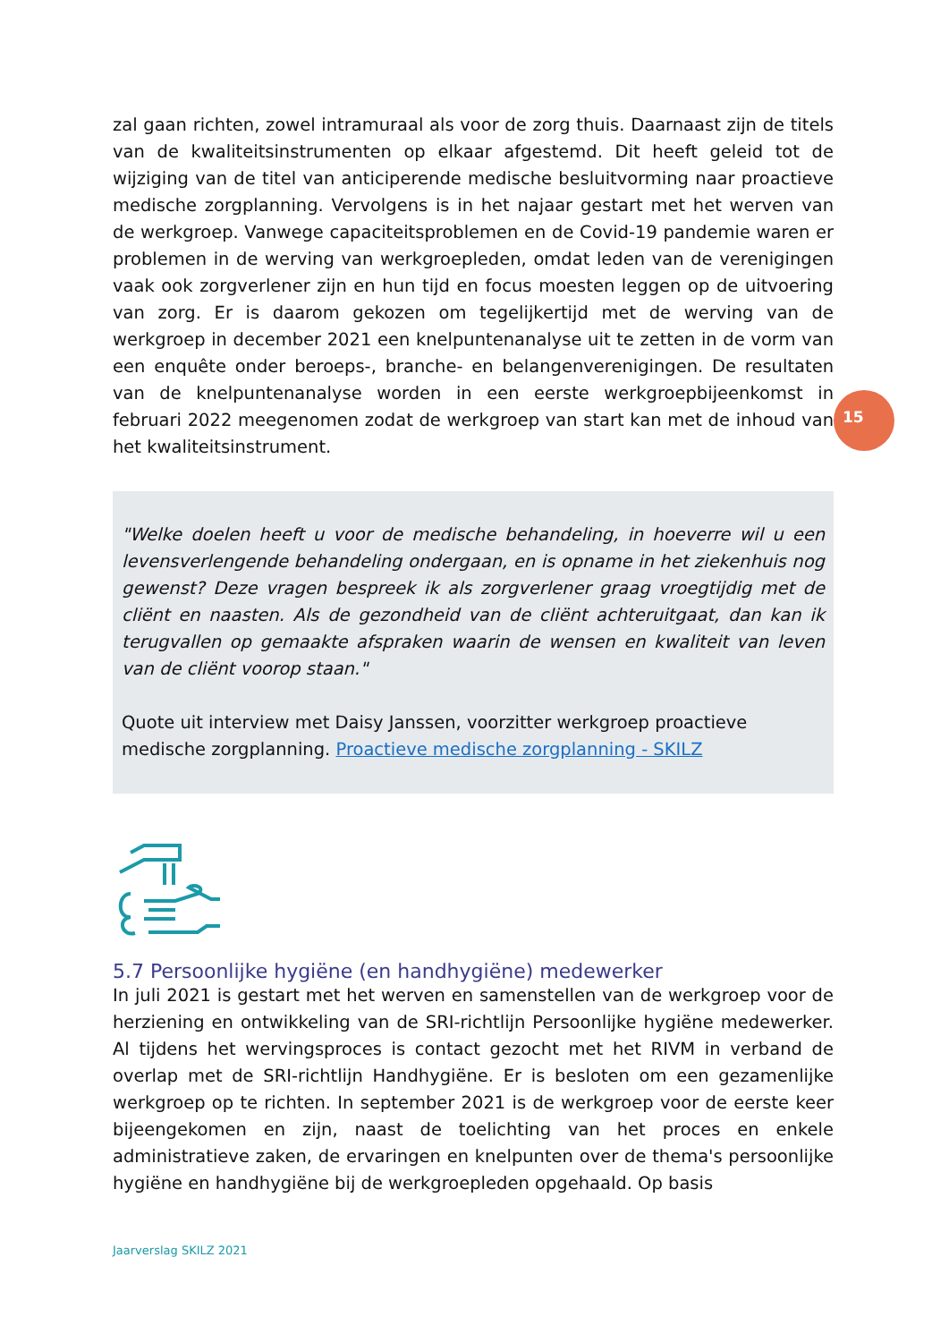15
zal gaan richten, zowel intramuraal als voor de zorg thuis. Daarnaast zijn de titels van de kwaliteitsinstrumenten op elkaar afgestemd. Dit heeft geleid tot de wijziging van de titel van anticiperende medische besluitvorming naar proactieve medische zorgplanning. Vervolgens is in het najaar gestart met het werven van de werkgroep. Vanwege capaciteitsproblemen en de Covid-19 pandemie waren er problemen in de werving van werkgroepleden, omdat leden van de verenigingen vaak ook zorgverlener zijn en hun tijd en focus moesten leggen op de uitvoering van zorg. Er is daarom gekozen om tegelijkertijd met de werving van de werkgroep in december 2021 een knelpuntenanalyse uit te zetten in de vorm van een enquête onder beroeps-, branche- en belangenverenigingen. De resultaten van de knelpuntenanalyse worden in een eerste werkgroepbijeenkomst in februari 2022 meegenomen zodat de werkgroep van start kan met de inhoud van het kwaliteitsinstrument.
"Welke doelen heeft u voor de medische behandeling, in hoeverre wil u een levensverlengende behandeling ondergaan, en is opname in het ziekenhuis nog gewenst? Deze vragen bespreek ik als zorgverlener graag vroegtijdig met de cliënt en naasten. Als de gezondheid van de cliënt achteruitgaat, dan kan ik terugvallen op gemaakte afspraken waarin de wensen en kwaliteit van leven van de cliënt voorop staan."
Quote uit interview met Daisy Janssen, voorzitter werkgroep proactieve medische zorgplanning. Proactieve medische zorgplanning - SKILZ
5.7 Persoonlijke hygiëne (en handhygiëne) medewerker
In juli 2021 is gestart met het werven en samenstellen van de werkgroep voor de herziening en ontwikkeling van de SRI-richtlijn Persoonlijke hygiëne medewerker. Al tijdens het wervingsproces is contact gezocht met het RIVM in verband de overlap met de SRI-richtlijn Handhygiëne. Er is besloten om een gezamenlijke werkgroep op te richten. In september 2021 is de werkgroep voor de eerste keer bijeengekomen en zijn, naast de toelichting van het proces en enkele administratieve zaken, de ervaringen en knelpunten over de thema's persoonlijke hygiëne en handhygiëne bij de werkgroepleden opgehaald. Op basis
Jaarverslag SKILZ 2021